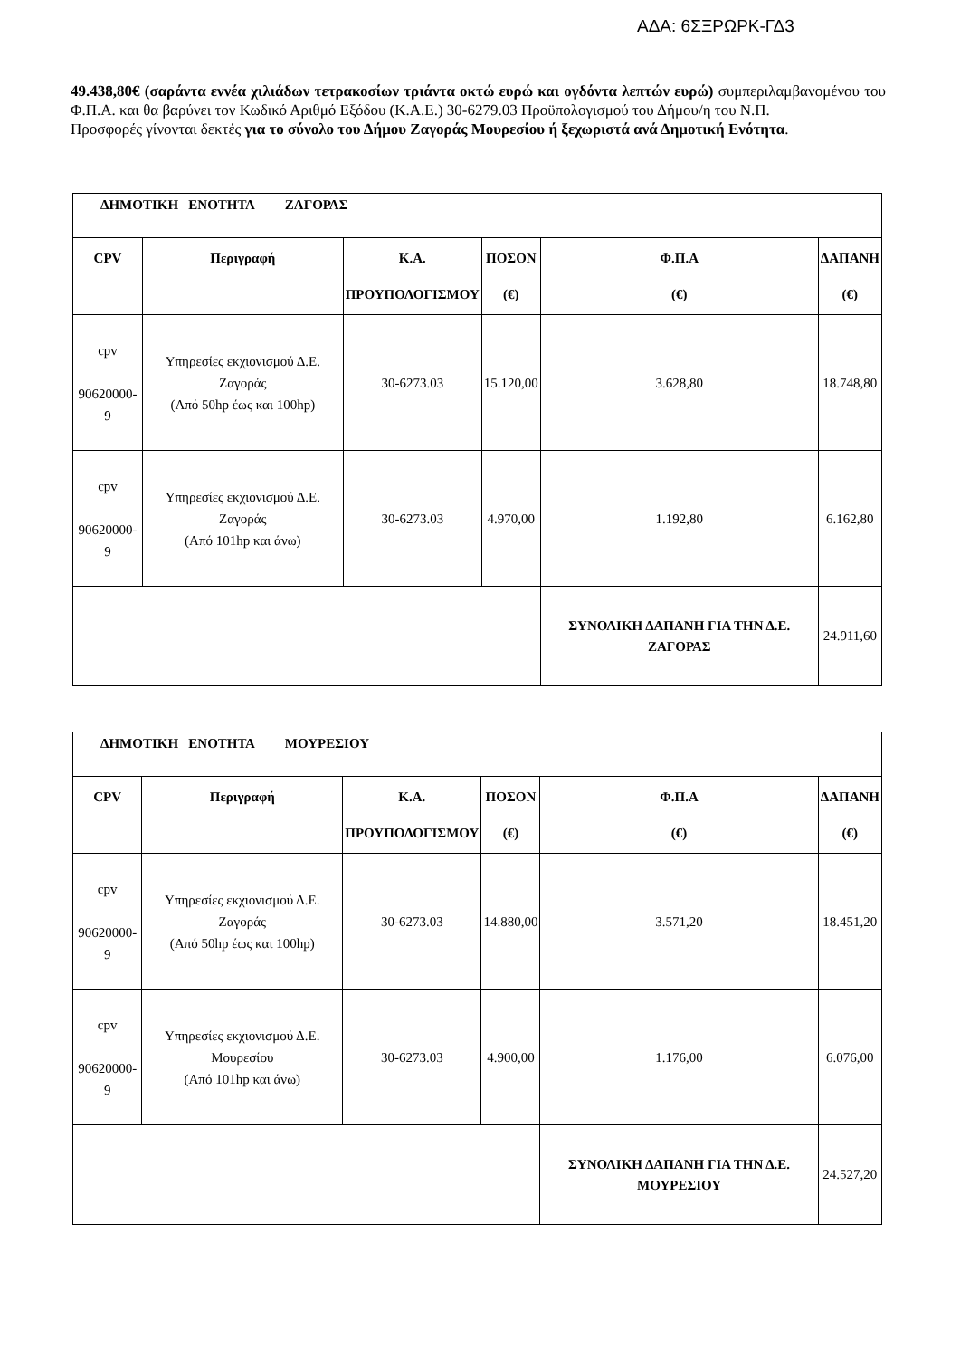ΑΔΑ: 6ΣΞΡΩΡΚ-ΓΔ3
49.438,80€ (σαράντα εννέα χιλιάδων τετρακοσίων τριάντα οκτώ ευρώ και ογδόντα λεπτών ευρώ) συμπεριλαμβανομένου του Φ.Π.Α. και θα βαρύνει τον Κωδικό Αριθμό Εξόδου (Κ.Α.Ε.) 30-6279.03 Προϋπολογισμού του Δήμου/η του Ν.Π.
Προσφορές γίνονται δεκτές για το σύνολο του Δήμου Ζαγοράς Μουρεσίου ή ξεχωριστά ανά Δημοτική Ενότητα.
| ΔΗΜΟΤΙΚΗ ΕΝΟΤΗΤΑ ΖΑΓΟΡΑΣ | | | | | |
| CPV | Περιγραφή | Κ.Α. ΠΡΟΥΠΟΛΟΓΙΣΜΟΥ | ΠΟΣΟΝ (€) | Φ.Π.Α (€) | ΔΑΠΑΝΗ (€) |
| cpv 90620000-9 | Υπηρεσίες εκχιονισμού Δ.Ε. Ζαγοράς (Από 50hp έως και 100hp) | 30-6273.03 | 15.120,00 | 3.628,80 | 18.748,80 |
| cpv 90620000-9 | Υπηρεσίες εκχιονισμού Δ.Ε. Ζαγοράς (Από 101hp και άνω) | 30-6273.03 | 4.970,00 | 1.192,80 | 6.162,80 |
| | | | | ΣΥΝΟΛΙΚΗ ΔΑΠΑΝΗ ΓΙΑ ΤΗΝ Δ.Ε. ΖΑΓΟΡΑΣ | 24.911,60 |
| ΔΗΜΟΤΙΚΗ ΕΝΟΤΗΤΑ ΜΟΥΡΕΣΙΟΥ | | | | | |
| CPV | Περιγραφή | Κ.Α. ΠΡΟΥΠΟΛΟΓΙΣΜΟΥ | ΠΟΣΟΝ (€) | Φ.Π.Α (€) | ΔΑΠΑΝΗ (€) |
| cpv 90620000-9 | Υπηρεσίες εκχιονισμού Δ.Ε. Ζαγοράς (Από 50hp έως και 100hp) | 30-6273.03 | 14.880,00 | 3.571,20 | 18.451,20 |
| cpv 90620000-9 | Υπηρεσίες εκχιονισμού Δ.Ε. Μουρεσίου (Από 101hp και άνω) | 30-6273.03 | 4.900,00 | 1.176,00 | 6.076,00 |
| | | | | ΣΥΝΟΛΙΚΗ ΔΑΠΑΝΗ ΓΙΑ ΤΗΝ Δ.Ε. ΜΟΥΡΕΣΙΟΥ | 24.527,20 |